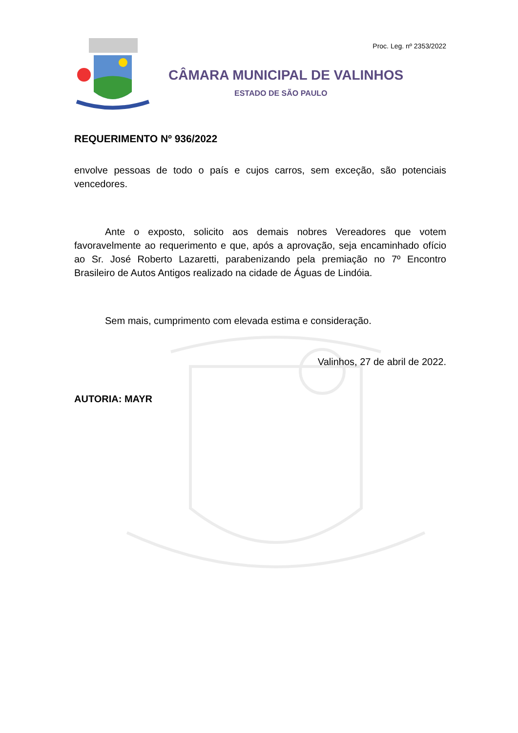Proc. Leg. nº 2353/2022
CÂMARA MUNICIPAL DE VALINHOS
ESTADO DE SÃO PAULO
REQUERIMENTO Nº 936/2022
envolve pessoas de todo o país e cujos carros, sem exceção, são potenciais vencedores.
Ante o exposto, solicito aos demais nobres Vereadores que votem favoravelmente ao requerimento e que, após a aprovação, seja encaminhado ofício ao Sr. José Roberto Lazaretti, parabenizando pela premiação no 7º Encontro Brasileiro de Autos Antigos realizado na cidade de Águas de Lindóia.
Sem mais, cumprimento com elevada estima e consideração.
Valinhos, 27 de abril de 2022.
AUTORIA: MAYR